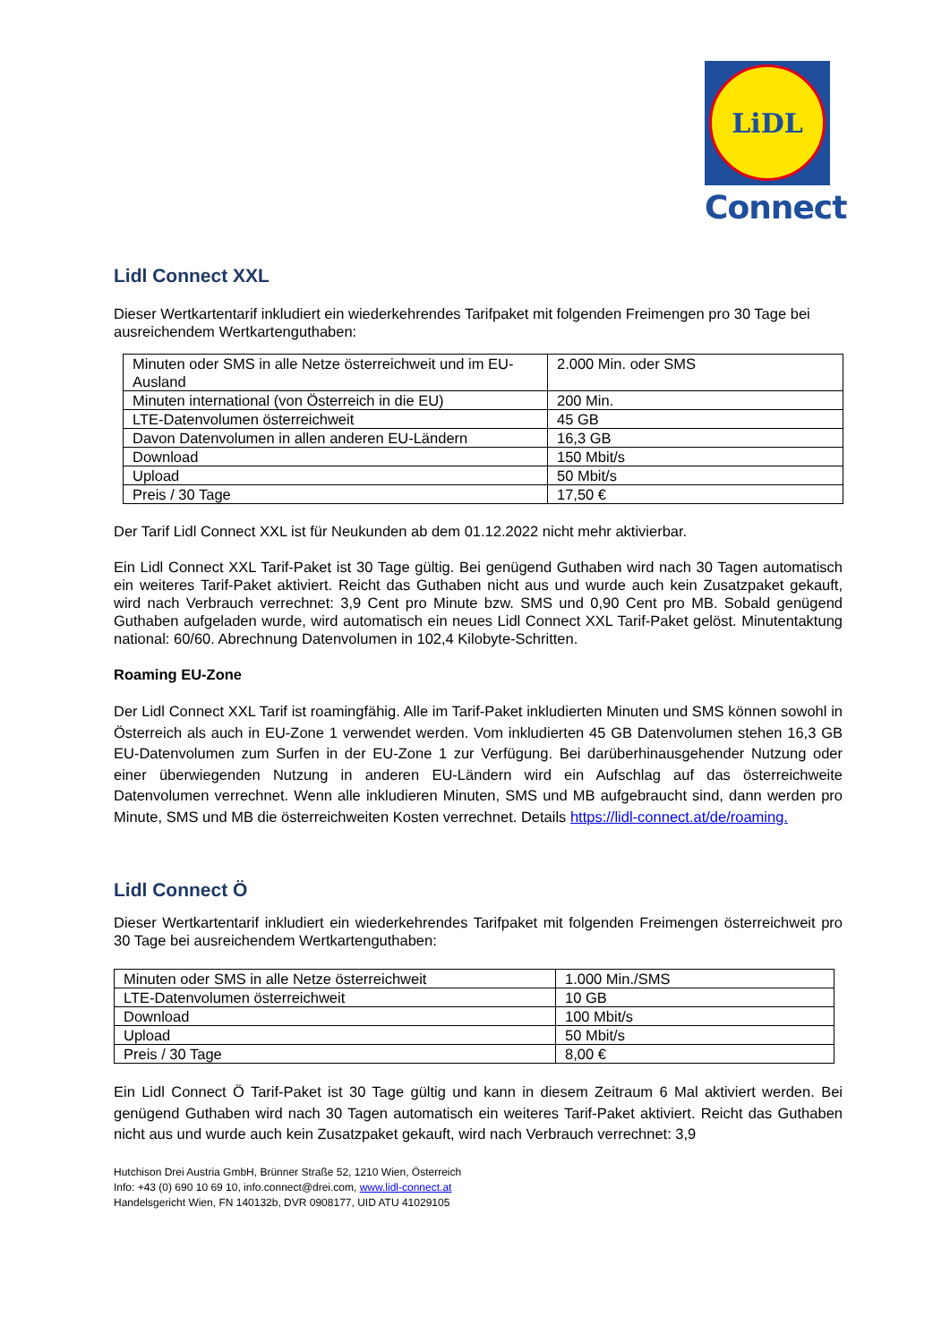LiDL
Connect
Lidl Connect XXL
Dieser Wertkartentarif inkludiert ein wiederkehrendes Tarifpaket mit folgenden Freimengen pro 30 Tage bei ausreichendem Wertkartenguthaben:
| Minuten oder SMS in alle Netze österreichweit und im EU-Ausland | 2.000 Min. oder SMS |
| Minuten international (von Österreich in die EU) | 200 Min. |
| LTE-Datenvolumen österreichweit | 45 GB |
| Davon Datenvolumen in allen anderen EU-Ländern | 16,3 GB |
| Download | 150 Mbit/s |
| Upload | 50 Mbit/s |
| Preis / 30 Tage | 17,50 € |
Der Tarif Lidl Connect XXL ist für Neukunden ab dem 01.12.2022 nicht mehr aktivierbar.
Ein Lidl Connect XXL Tarif-Paket ist 30 Tage gültig. Bei genügend Guthaben wird nach 30 Tagen automatisch ein weiteres Tarif-Paket aktiviert. Reicht das Guthaben nicht aus und wurde auch kein Zusatzpaket gekauft, wird nach Verbrauch verrechnet: 3,9 Cent pro Minute bzw. SMS und 0,90 Cent pro MB. Sobald genügend Guthaben aufgeladen wurde, wird automatisch ein neues Lidl Connect XXL Tarif-Paket gelöst. Minutentaktung national: 60/60. Abrechnung Datenvolumen in 102,4 Kilobyte-Schritten.
Roaming EU-Zone
Der Lidl Connect XXL Tarif ist roamingfähig. Alle im Tarif-Paket inkludierten Minuten und SMS können sowohl in Österreich als auch in EU-Zone 1 verwendet werden. Vom inkludierten 45 GB Datenvolumen stehen 16,3 GB EU-Datenvolumen zum Surfen in der EU-Zone 1 zur Verfügung. Bei darüberhinausgehender Nutzung oder einer überwiegenden Nutzung in anderen EU-Ländern wird ein Aufschlag auf das österreichweite Datenvolumen verrechnet. Wenn alle inkludieren Minuten, SMS und MB aufgebraucht sind, dann werden pro Minute, SMS und MB die österreichweiten Kosten verrechnet. Details https://lidl-connect.at/de/roaming.
Lidl Connect Ö
Dieser Wertkartentarif inkludiert ein wiederkehrendes Tarifpaket mit folgenden Freimengen österreichweit pro 30 Tage bei ausreichendem Wertkartenguthaben:
| Minuten oder SMS in alle Netze österreichweit | 1.000 Min./SMS |
| LTE-Datenvolumen österreichweit | 10 GB |
| Download | 100 Mbit/s |
| Upload | 50 Mbit/s |
| Preis / 30 Tage | 8,00 € |
Ein Lidl Connect Ö Tarif-Paket ist 30 Tage gültig und kann in diesem Zeitraum 6 Mal aktiviert werden. Bei genügend Guthaben wird nach 30 Tagen automatisch ein weiteres Tarif-Paket aktiviert. Reicht das Guthaben nicht aus und wurde auch kein Zusatzpaket gekauft, wird nach Verbrauch verrechnet: 3,9
Hutchison Drei Austria GmbH, Brünner Straße 52, 1210 Wien, Österreich
Info: +43 (0) 690 10 69 10, info.connect@drei.com, www.lidl-connect.at
Handelsgericht Wien, FN 140132b, DVR 0908177, UID ATU 41029105